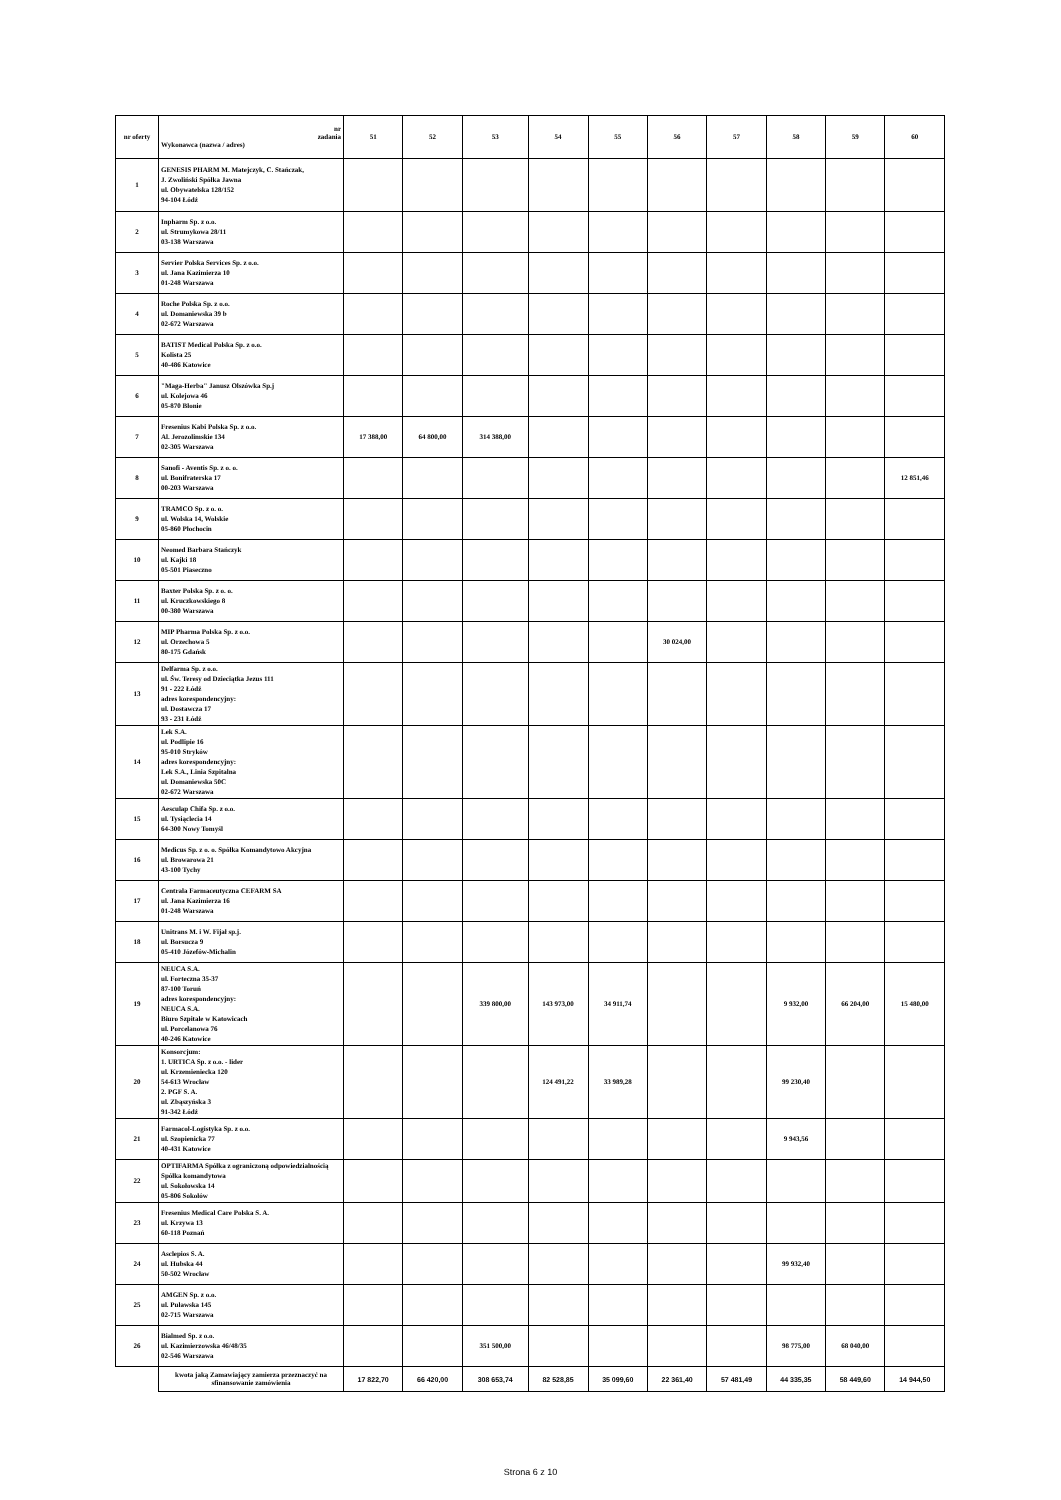| nr oferty | nr zadania Wykonawca (nazwa / adres) | 51 | 52 | 53 | 54 | 55 | 56 | 57 | 58 | 59 | 60 |
| --- | --- | --- | --- | --- | --- | --- | --- | --- | --- | --- | --- |
| 1 | GENESIS PHARM M. Matejczyk, C. Stańczak, J. Zwoliński Spółka Jawna ul. Obywatelska 128/152 94-104 Łódź | | | | | | | | | | |
| 2 | Inpharm Sp. z o.o. ul. Strumykowa 28/11 03-138 Warszawa | | | | | | | | | | |
| 3 | Servier Polska Services Sp. z o.o. ul. Jana Kazimierza 10 01-248 Warszawa | | | | | | | | | | |
| 4 | Roche Polska Sp. z o.o. ul. Domaniewska 39 b 02-672 Warszawa | | | | | | | | | | |
| 5 | BATIST Medical Polska Sp. z o.o. Kolista 25 40-486 Katowice | | | | | | | | | | |
| 6 | "Maga-Herba" Janusz Olszówka Sp.j ul. Kolejowa 46 05-870 Błonie | | | | | | | | | | |
| 7 | Fresenius Kabi Polska Sp. z o.o. Al. Jerozolimskie 134 02-305 Warszawa | 17 388,00 | 64 800,00 | 314 388,00 | | | | | | | |
| 8 | Sanofi - Aventis Sp. z o. o. ul. Bonifraterska 17 00-203 Warszawa | | | | | | | | | | 12 851,46 |
| 9 | TRAMCO Sp. z o. o. ul. Wolska 14, Wolskie 05-860 Płochocin | | | | | | | | | | |
| 10 | Neomed Barbara Stańczyk ul. Kajki 18 05-501 Piaseczno | | | | | | | | | | |
| 11 | Baxter Polska Sp. z o. o. ul. Kruczkowskiego 8 00-380 Warszawa | | | | | | | | | | |
| 12 | MIP Pharma Polska Sp. z o.o. ul. Orzechowa 5 80-175 Gdańsk | | | | | | 30 024,00 | | | | |
| 13 | Delfarma Sp. z o.o. ul. Św. Teresy od Dzieciątka Jezus 111 91 - 222 Łódź adres korespondencyjny: ul. Dostawcza 17 93 - 231 Łódź | | | | | | | | | | |
| 14 | Lek S.A. ul. Podlipie 16 95-010 Stryków adres korespondencyjny: Lek S.A., Linia Szpitalna ul. Domaniewska 50C 02-672 Warszawa | | | | | | | | | | |
| 15 | Aesculap Chifa Sp. z o.o. ul. Tysiąclecia 14 64-300 Nowy Tomyśl | | | | | | | | | | |
| 16 | Medicus Sp. z o. o. Spółka Komandytowo Akcyjna ul. Browarowa 21 43-100 Tychy | | | | | | | | | | |
| 17 | Centrala Farmaceutyczna CEFARM SA ul. Jana Kazimierza 16 01-248 Warszawa | | | | | | | | | | |
| 18 | Unitrans M. i W. Fijał sp.j. ul. Borsucza 9 05-410 Józefów-Michalin | | | | | | | | | | |
| 19 | NEUCA S.A. ul. Forteczna 35-37 87-100 Toruń adres korespondencyjny: NEUCA S.A. Biuro Szpitale w Katowicach ul. Porcelanowa 76 40-246 Katowice | | | 339 800,00 | 143 973,00 | 34 911,74 | | | 9 932,00 | 66 204,00 | 15 480,00 |
| 20 | Konsorcjum: 1. URTICA Sp. z o.o. - lider ul. Krzemieniecka 120 54-613 Wrocław 2. PGF S. A. ul. Zbąszyńska 3 91-342 Łódź | | | | 124 491,22 | 33 989,28 | | | 99 230,40 | | |
| 21 | Farmacol-Logistyka Sp. z o.o. ul. Szopienicka 77 40-431 Katowice | | | | | | | | 9 943,56 | | |
| 22 | OPTIFARMA Spółka z ograniczoną odpowiedzialnością Spółka komandytowa ul. Sokołowska 14 05-806 Sokołów | | | | | | | | | | |
| 23 | Fresenius Medical Care Polska S. A. ul. Krzywa 13 60-118 Poznań | | | | | | | | | | |
| 24 | Asclepios S. A. ul. Hubska 44 50-502 Wrocław | | | | | | | | 99 932,40 | | |
| 25 | AMGEN Sp. z o.o. ul. Puławska 145 02-715 Warszawa | | | | | | | | | | |
| 26 | Bialmed Sp. z o.o. ul. Kazimierzowska 46/48/35 02-546 Warszawa | | | 351 500,00 | | | | | 98 775,00 | 68 040,00 | |
| | kwota jaką Zamawiający zamierza przeznaczyć na sfinansowanie zamówienia | 17 822,70 | 66 420,00 | 308 653,74 | 82 528,85 | 35 099,60 | 22 361,40 | 57 481,49 | 44 335,35 | 58 449,60 | 14 944,50 |
Strona 6 z 10